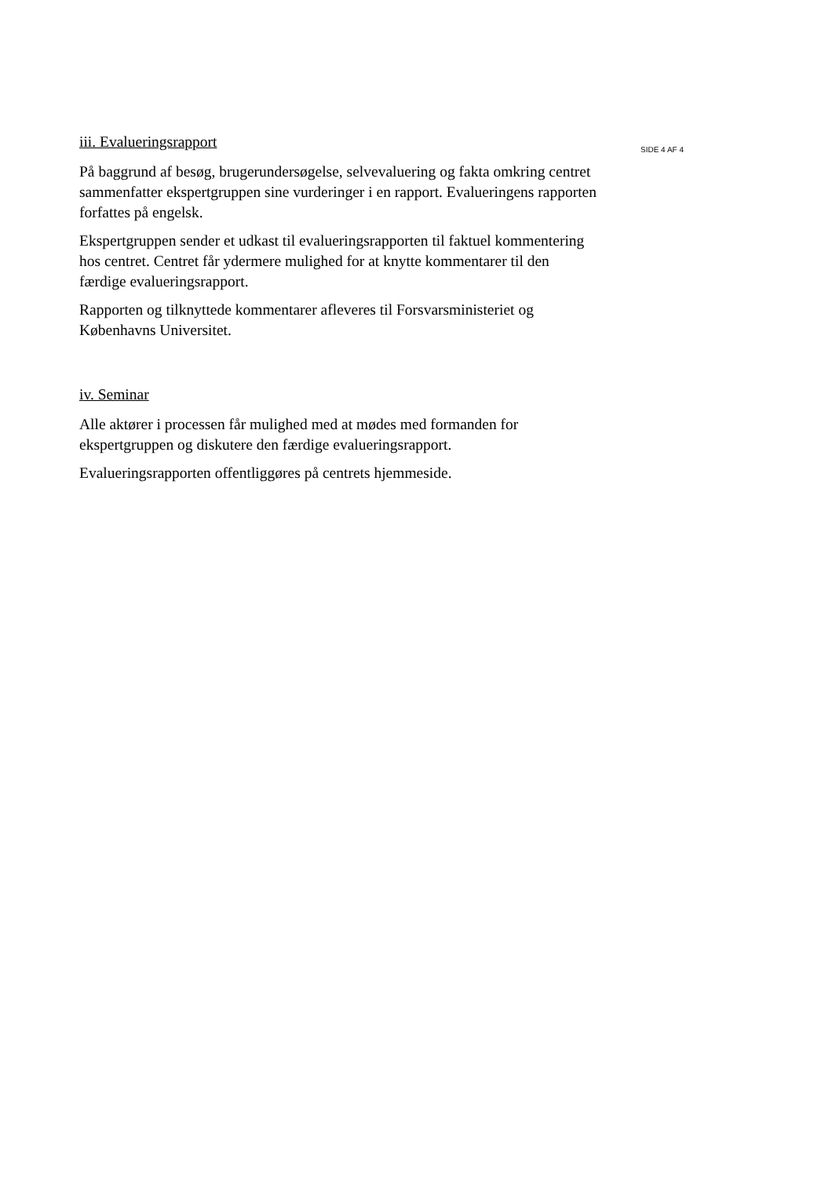iii. Evalueringsrapport
På baggrund af besøg, brugerundersøgelse, selvevaluering og fakta omkring centret sammenfatter ekspertgruppen sine vurderinger i en rapport. Evalueringens rapporten forfattes på engelsk.
Ekspertgruppen sender et udkast til evalueringsrapporten til faktuel kommentering hos centret. Centret får ydermere mulighed for at knytte kommentarer til den færdige evalueringsrapport.
Rapporten og tilknyttede kommentarer afleveres til Forsvarsministeriet og Københavns Universitet.
iv. Seminar
Alle aktører i processen får mulighed med at mødes med formanden for ekspertgruppen og diskutere den færdige evalueringsrapport.
Evalueringsrapporten offentliggøres på centrets hjemmeside.
SIDE 4 AF 4